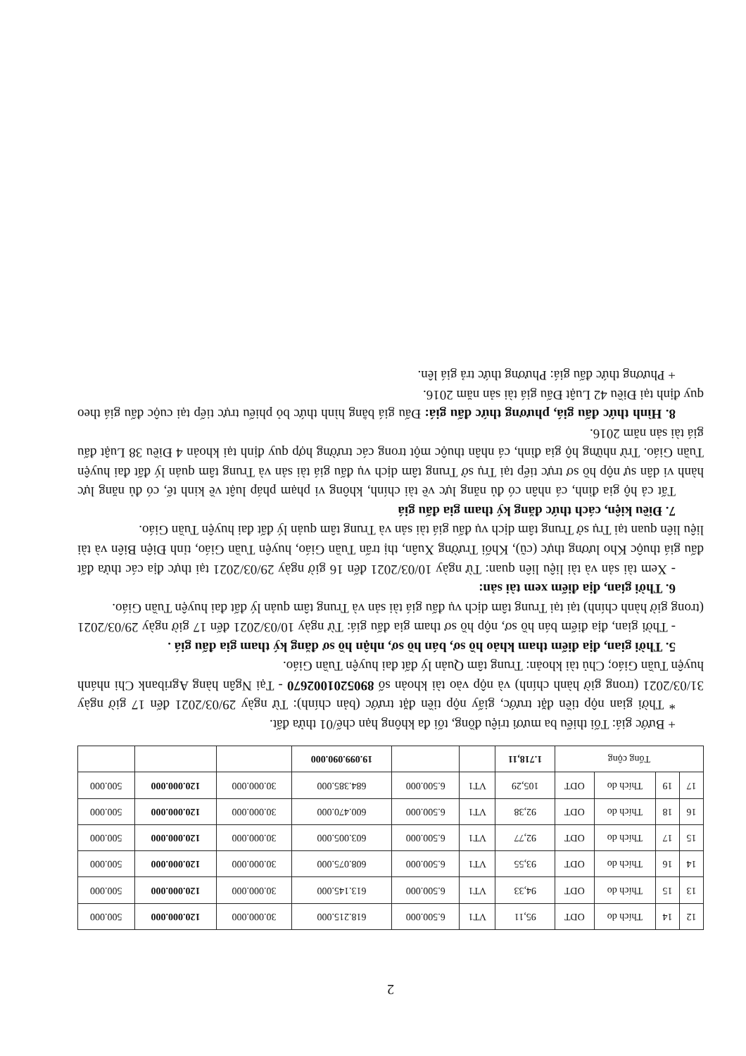2
| 12 | 14 | Thích do | ODT | 95,11 | VT1 | 6.500.000 | 618.215.000 | 30.000.000 | 120.000.000 | 500.000 |
| 13 | 15 | Thích do | ODT | 94,33 | VT1 | 6.500.000 | 613.145.000 | 30.000.000 | 120.000.000 | 500.000 |
| 14 | 16 | Thích do | ODT | 93,55 | VT1 | 6.500.000 | 608.075.000 | 30.000.000 | 120.000.000 | 500.000 |
| 15 | 17 | Thích do | ODT | 92,77 | VT1 | 6.500.000 | 603.005.000 | 30.000.000 | 120.000.000 | 500.000 |
| 16 | 18 | Thích do | ODT | 92,38 | VT1 | 6.500.000 | 600.470.000 | 30.000.000 | 120.000.000 | 500.000 |
| 17 | 19 | Thích do | ODT | 105,29 | VT1 | 6.500.000 | 684.385.000 | 30.000.000 | 120.000.000 | 500.000 |
| Tổng cộng | | | | 1.718,11 | | | 19.099.090.000 | | | |
+ Bước giá: Tối thiểu ba mươi triệu đồng, tối đa không hạn chế/01 thửa đất.
* Thời gian nộp tiền đặt trước, giấy nộp tiền đặt trước (bản chính): Từ ngày 29/03/2021 đến 17 giờ ngày 31/03/2021 (trong giờ hành chính) và nộp vào tài khoản số 8905201002670 - Tại Ngân hàng Agribank Chi nhánh huyện Tuần Giáo; Chủ tài khoản: Trung tâm Quản lý đất đai huyện Tuần Giáo.
5. Thời gian, địa điểm tham khảo hồ sơ, bán hồ sơ, nhận hồ sơ đăng ký tham gia đấu giá .
- Thời gian, địa điểm bán hồ sơ, nộp hồ sơ tham gia đấu giá: Từ ngày 10/03/2021 đến 17 giờ ngày 29/03/2021 (trong giờ hành chính) tại tại Trung tâm dịch vụ đấu giá tài sản và Trung tâm quản lý đất đai huyện Tuần Giáo.
6. Thời gian, địa điểm xem tài sản:
- Xem tài sản và tài liệu liên quan: Từ ngày 10/03/2021 đến 16 giờ ngày 29/03/2021 tại thực địa các thửa đất đấu giá thuộc Kho lương thực (cũ), Khối Trường Xuân, thị trấn Tuần Giáo, huyện Tuần Giáo, tỉnh Điện Biên và tài liệu liên quan tại Trụ sở Trung tâm dịch vụ đấu giá tài sản và Trung tâm quản lý đất đai huyện Tuần Giáo.
7. Điều kiện, cách thức đăng ký tham gia đấu giá
Tất cả hộ gia đình, cá nhân có đủ năng lực về tài chính, không vi phạm pháp luật về kinh tế, có đủ năng lực hành vi dân sự nộp hồ sơ trực tiếp tại Trụ sở Trung tâm dịch vụ đấu giá tài sản và Trung tâm quản lý đất đai huyện Tuần Giáo. Trừ những hộ gia đình, cá nhân thuộc một trong các trường hợp quy định tại khoản 4 Điều 38 Luật đấu giá tài sản năm 2016.
8. Hình thức đấu giá, phương thức đấu giá: Đấu giá bằng hình thức bỏ phiếu trực tiếp tại cuộc đấu giá theo quy định tại Điều 42 Luật Đấu giá tài sản năm 2016.
+ Phương thức đấu giá: Phương thức trả giá lên.